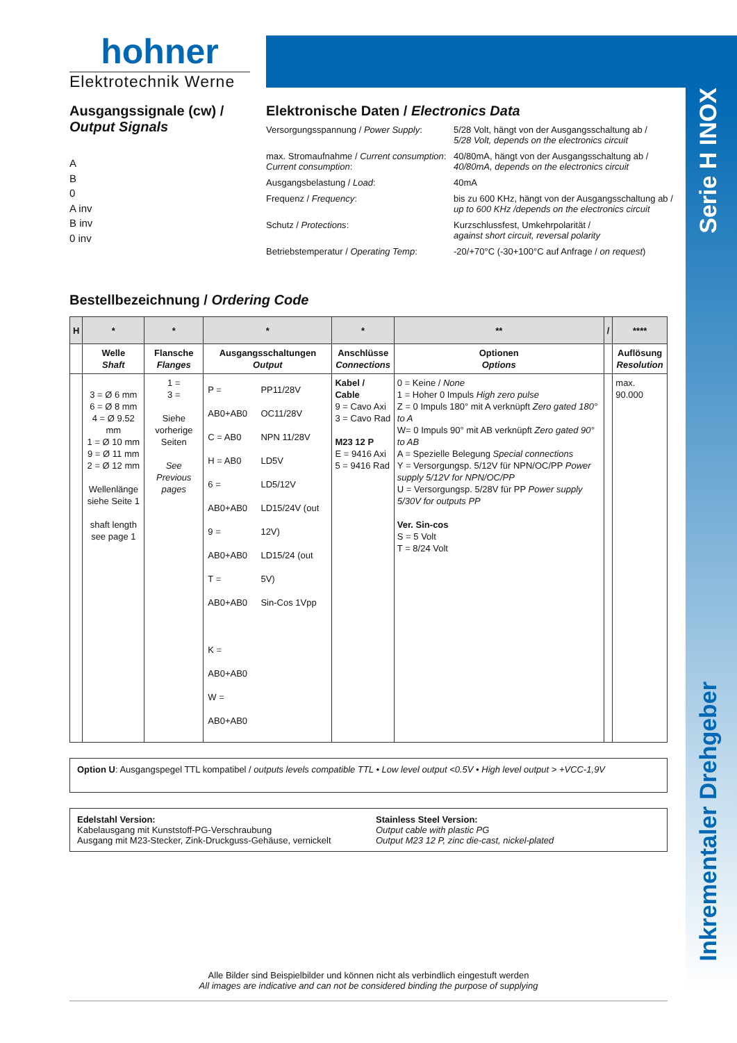Serie H INOX
Inkrementaler Drehgeber
hohner
Elektrotechnik Werne
Ausgangssignale (cw) /
Output Signals
A
B
0
A inv
B inv
0 inv
Elektronische Daten / Electronics Data
| Versorgungsspannung / Power Supply : | 5/28 Volt, hängt von der Ausgangsschaltung ab / 5/28 Volt, depends on the electronics circuit |
| max. Stromaufnahme / Current consumption : Current consumption : | 40/80mA, hängt von der Ausgangsschaltung ab / 40/80mA, depends on the electronics circuit |
| Ausgangsbelastung / Load : | 40mA |
| Frequenz / Frequency : | bis zu 600 KHz, hängt von der Ausgangsschaltung ab / up to 600 KHz /depends on the electronics circuit |
| Schutz / Protections : | Kurzschlussfest, Umkehrpolarität / against short circuit, reversal polarity |
| Betriebstemperatur / Operating Temp : | -20/+70°C (-30+100°C auf Anfrage / on request ) |
Bestellbezeichnung / Ordering Code
| H | * | * | * | * | ** | / | **** |
| --- | --- | --- | --- | --- | --- | --- | --- |
| | Welle Shaft | Flansche Flanges | Ausgangsschaltungen Output | Anschlüsse Connections | Optionen Options | | Auflösung Resolution |
| | 3 = Ø 6 mm 6 = Ø 8 mm 4 = Ø 9.52 mm 1 = Ø 10 mm 9 = Ø 11 mm 2 = Ø 12 mm Wellenlänge siehe Seite 1 shaft length see page 1 | 1 = 3 = Siehe vorherige Seiten See Previous pages | / P = AB0+AB0 C = AB0 H = AB0 6 = AB0+AB0 9 = AB0+AB0 T = AB0+AB0 K = AB0+AB0 W = AB0+AB0 / PP11/28V OC11/28V NPN 11/28V LD5V LD5/12V LD15/24V (out 12V) LD15/24 (out 5V) Sin-Cos 1Vpp / | Kabel / Cable 9 = Cavo Axi 3 = Cavo Rad M23 12 P E = 9416 Axi 5 = 9416 Rad | 0 = Keine / None 1 = Hoher 0 Impuls High zero pulse Z = 0 Impuls 180° mit A verknüpft Zero gated 180° to A W= 0 Impuls 90° mit AB verknüpft Zero gated 90° to AB A = Spezielle Belegung Special connections Y = Versorgungsp. 5/12V für NPN/OC/PP Power supply 5/12V for NPN/OC/PP U = Versorgungsp. 5/28V für PP Power supply 5/30V for outputs PP Ver. Sin-cos S = 5 Volt T = 8/24 Volt | | max. 90.000 |
Option U: Ausgangspegel TTL kompatibel / outputs levels compatible TTL • Low level output <0.5V • High level output > +VCC-1,9V
Edelstahl Version:
Kabelausgang mit Kunststoff-PG-Verschraubung
Ausgang mit M23-Stecker, Zink-Druckguss-Gehäuse, vernickelt
Stainless Steel Version:
Output cable with plastic PG
Output M23 12 P, zinc die-cast, nickel-plated
Alle Bilder sind Beispielbilder und können nicht als verbindlich eingestuft werden
All images are indicative and can not be considered binding the purpose of supplying